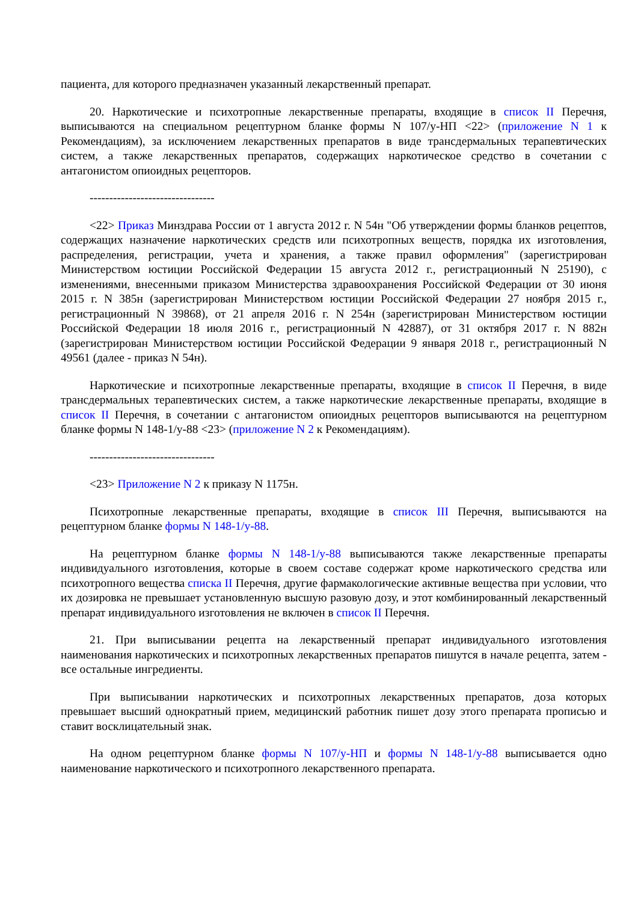пациента, для которого предназначен указанный лекарственный препарат.
20. Наркотические и психотропные лекарственные препараты, входящие в список II Перечня, выписываются на специальном рецептурном бланке формы N 107/у-НП <22> (приложение N 1 к Рекомендациям), за исключением лекарственных препаратов в виде трансдермальных терапевтических систем, а также лекарственных препаратов, содержащих наркотическое средство в сочетании с антагонистом опиоидных рецепторов.
--------------------------------
<22> Приказ Минздрава России от 1 августа 2012 г. N 54н "Об утверждении формы бланков рецептов, содержащих назначение наркотических средств или психотропных веществ, порядка их изготовления, распределения, регистрации, учета и хранения, а также правил оформления" (зарегистрирован Министерством юстиции Российской Федерации 15 августа 2012 г., регистрационный N 25190), с изменениями, внесенными приказом Министерства здравоохранения Российской Федерации от 30 июня 2015 г. N 385н (зарегистрирован Министерством юстиции Российской Федерации 27 ноября 2015 г., регистрационный N 39868), от 21 апреля 2016 г. N 254н (зарегистрирован Министерством юстиции Российской Федерации 18 июля 2016 г., регистрационный N 42887), от 31 октября 2017 г. N 882н (зарегистрирован Министерством юстиции Российской Федерации 9 января 2018 г., регистрационный N 49561 (далее - приказ N 54н).
Наркотические и психотропные лекарственные препараты, входящие в список II Перечня, в виде трансдермальных терапевтических систем, а также наркотические лекарственные препараты, входящие в список II Перечня, в сочетании с антагонистом опиоидных рецепторов выписываются на рецептурном бланке формы N 148-1/у-88 <23> (приложение N 2 к Рекомендациям).
--------------------------------
<23> Приложение N 2 к приказу N 1175н.
Психотропные лекарственные препараты, входящие в список III Перечня, выписываются на рецептурном бланке формы N 148-1/у-88.
На рецептурном бланке формы N 148-1/у-88 выписываются также лекарственные препараты индивидуального изготовления, которые в своем составе содержат кроме наркотического средства или психотропного вещества списка II Перечня, другие фармакологические активные вещества при условии, что их дозировка не превышает установленную высшую разовую дозу, и этот комбинированный лекарственный препарат индивидуального изготовления не включен в список II Перечня.
21. При выписывании рецепта на лекарственный препарат индивидуального изготовления наименования наркотических и психотропных лекарственных препаратов пишутся в начале рецепта, затем - все остальные ингредиенты.
При выписывании наркотических и психотропных лекарственных препаратов, доза которых превышает высший однократный прием, медицинский работник пишет дозу этого препарата прописью и ставит восклицательный знак.
На одном рецептурном бланке формы N 107/у-НП и формы N 148-1/у-88 выписывается одно наименование наркотического и психотропного лекарственного препарата.